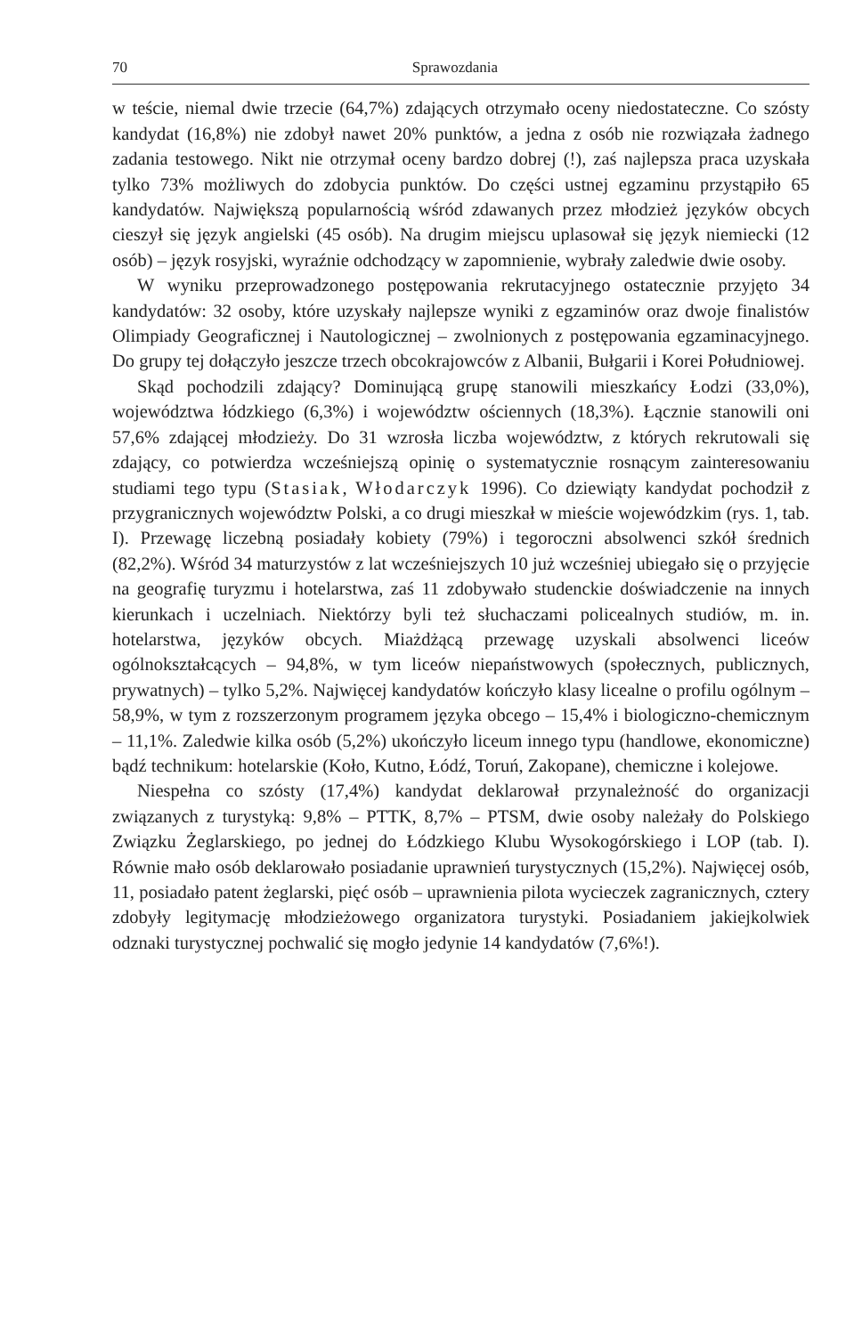70 Sprawozdania
w teście, niemal dwie trzecie (64,7%) zdających otrzymało oceny niedostateczne. Co szósty kandydat (16,8%) nie zdobył nawet 20% punktów, a jedna z osób nie rozwiązała żadnego zadania testowego. Nikt nie otrzymał oceny bardzo dobrej (!), zaś najlepsza praca uzyskała tylko 73% możliwych do zdobycia punktów. Do części ustnej egzaminu przystąpiło 65 kandydatów. Największą popularnością wśród zdawanych przez młodzież języków obcych cieszył się język angielski (45 osób). Na drugim miejscu uplasował się język niemiecki (12 osób) – język rosyjski, wyraźnie odchodzący w zapomnienie, wybrały zaledwie dwie osoby.
W wyniku przeprowadzonego postępowania rekrutacyjnego ostatecznie przyjęto 34 kandydatów: 32 osoby, które uzyskały najlepsze wyniki z egzaminów oraz dwoje finalistów Olimpiady Geograficznej i Nautologicznej – zwolnionych z postępowania egzaminacyjnego. Do grupy tej dołączyło jeszcze trzech obcokrajowców z Albanii, Bułgarii i Korei Południowej.
Skąd pochodzili zdający? Dominującą grupę stanowili mieszkańcy Łodzi (33,0%), województwa łódzkiego (6,3%) i województw ościennych (18,3%). Łącznie stanowili oni 57,6% zdającej młodzieży. Do 31 wzrosła liczba województw, z których rekrutowali się zdający, co potwierdza wcześniejszą opinię o systematycznie rosnącym zainteresowaniu studiami tego typu (Stasiak, Włodarczyk 1996). Co dziewiąty kandydat pochodził z przygranicznych województw Polski, a co drugi mieszkał w mieście wojewódzkim (rys. 1, tab. I). Przewagę liczebną posiadały kobiety (79%) i tegoroczni absolwenci szkół średnich (82,2%). Wśród 34 maturzystów z lat wcześniejszych 10 już wcześniej ubiegało się o przyjęcie na geografię turyzmu i hotelarstwa, zaś 11 zdobywało studenckie doświadczenie na innych kierunkach i uczelniach. Niektórzy byli też słuchaczami policealnych studiów, m. in. hotelarstwa, języków obcych. Miażdżącą przewagę uzyskali absolwenci liceów ogólnokształcących – 94,8%, w tym liceów niepaństwowych (społecznych, publicznych, prywatnych) – tylko 5,2%. Najwięcej kandydatów kończyło klasy licealne o profilu ogólnym – 58,9%, w tym z rozszerzonym programem języka obcego – 15,4% i biologiczno-chemicznym – 11,1%. Zaledwie kilka osób (5,2%) ukończyło liceum innego typu (handlowe, ekonomiczne) bądź technikum: hotelarskie (Koło, Kutno, Łódź, Toruń, Zakopane), chemiczne i kolejowe.
Niespełna co szósty (17,4%) kandydat deklarował przynależność do organizacji związanych z turystyką: 9,8% – PTTK, 8,7% – PTSM, dwie osoby należały do Polskiego Związku Żeglarskiego, po jednej do Łódzkiego Klubu Wysokogórskiego i LOP (tab. I). Równie mało osób deklarowało posiadanie uprawnień turystycznych (15,2%). Najwięcej osób, 11, posiadało patent żeglarski, pięć osób – uprawnienia pilota wycieczek zagranicznych, cztery zdobyły legitymację młodzieżowego organizatora turystyki. Posiadaniem jakiejkolwiek odznaki turystycznej pochwalić się mogło jedynie 14 kandydatów (7,6%!).